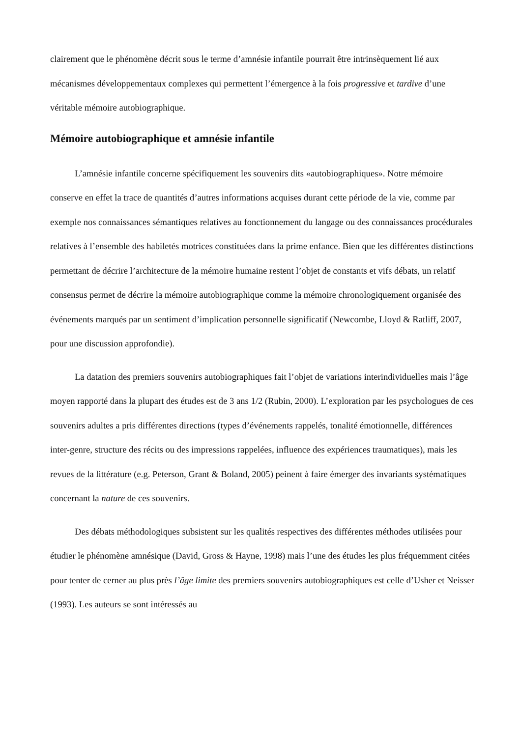clairement que le phénomène décrit sous le terme d’amnésie infantile pourrait être intrinsèquement lié aux mécanismes développementaux complexes qui permettent l’émergence à la fois progressive et tardive d’une véritable mémoire autobiographique.
Mémoire autobiographique et amnésie infantile
L’amnésie infantile concerne spécifiquement les souvenirs dits «autobiographiques». Notre mémoire conserve en effet la trace de quantités d’autres informations acquises durant cette période de la vie, comme par exemple nos connaissances sémantiques relatives au fonctionnement du langage ou des connaissances procédurales relatives à l’ensemble des habiletés motrices constituées dans la prime enfance. Bien que les différentes distinctions permettant de décrire l’architecture de la mémoire humaine restent l’objet de constants et vifs débats, un relatif consensus permet de décrire la mémoire autobiographique comme la mémoire chronologiquement organisée des événements marqués par un sentiment d’implication personnelle significatif (Newcombe, Lloyd & Ratliff, 2007, pour une discussion approfondie).
La datation des premiers souvenirs autobiographiques fait l’objet de variations interindividuelles mais l’âge moyen rapporté dans la plupart des études est de 3 ans 1/2 (Rubin, 2000). L’exploration par les psychologues de ces souvenirs adultes a pris différentes directions (types d’événements rappelés, tonalité émotionnelle, différences inter-genre, structure des récits ou des impressions rappelées, influence des expériences traumatiques), mais les revues de la littérature (e.g. Peterson, Grant & Boland, 2005) peinent à faire émerger des invariants systématiques concernant la nature de ces souvenirs.
Des débats méthodologiques subsistent sur les qualités respectives des différentes méthodes utilisées pour étudier le phénomène amnésique (David, Gross & Hayne, 1998) mais l’une des études les plus fréquemment citées pour tenter de cerner au plus près l’âge limite des premiers souvenirs autobiographiques est celle d’Usher et Neisser (1993). Les auteurs se sont intéressés au